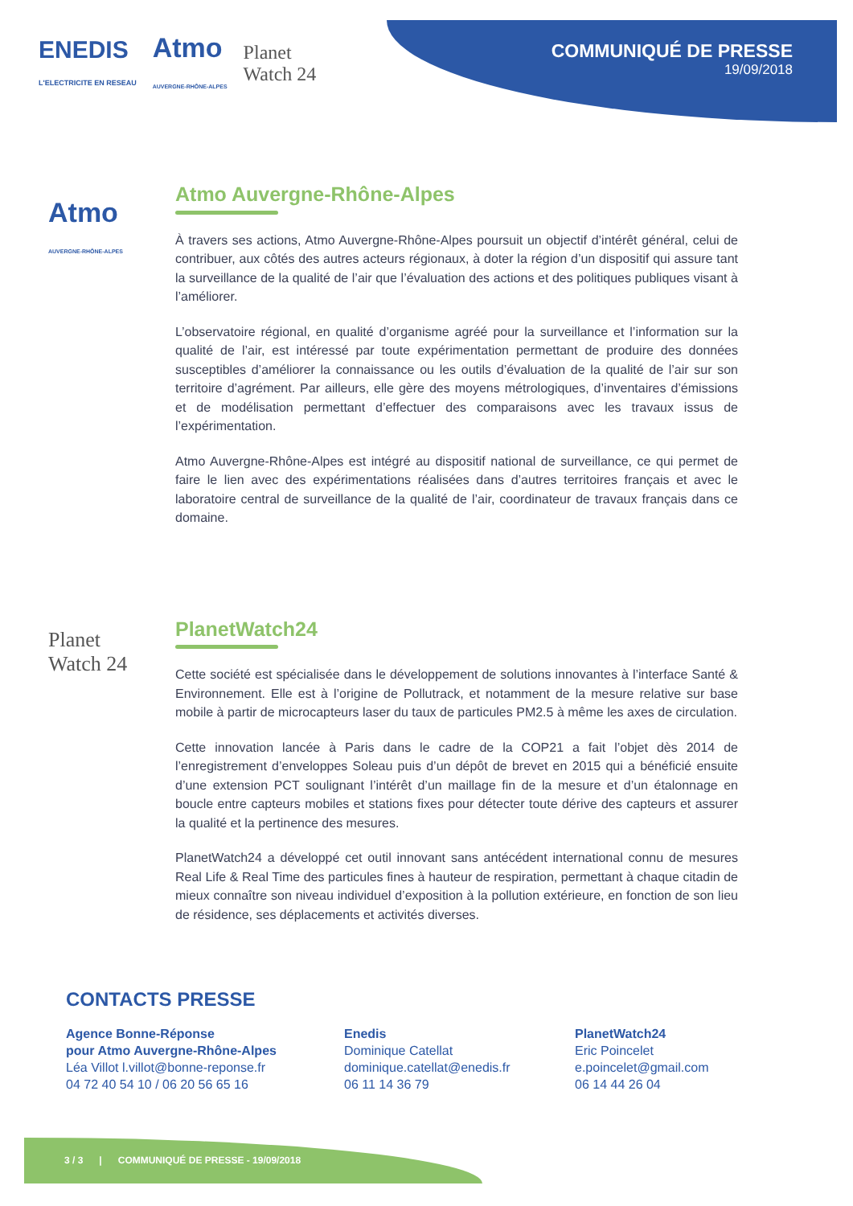ENEDIS
L'ELECTRICITE EN RESEAU
Atmo
AUVERGNE-RHÔNE-ALPES
Planet
Watch 24
COMMUNIQUÉ DE PRESSE
19/09/2018
Atmo
AUVERGNE-RHÔNE-ALPES
Atmo Auvergne-Rhône-Alpes
À travers ses actions, Atmo Auvergne-Rhône-Alpes poursuit un objectif d’intérêt général, celui de contribuer, aux côtés des autres acteurs régionaux, à doter la région d’un dispositif qui assure tant la surveillance de la qualité de l’air que l’évaluation des actions et des politiques publiques visant à l’améliorer.
L’observatoire régional, en qualité d’organisme agréé pour la surveillance et l’information sur la qualité de l’air, est intéressé par toute expérimentation permettant de produire des données susceptibles d’améliorer la connaissance ou les outils d’évaluation de la qualité de l’air sur son territoire d’agrément. Par ailleurs, elle gère des moyens métrologiques, d’inventaires d’émissions et de modélisation permettant d’effectuer des comparaisons avec les travaux issus de l’expérimentation.
Atmo Auvergne-Rhône-Alpes est intégré au dispositif national de surveillance, ce qui permet de faire le lien avec des expérimentations réalisées dans d’autres territoires français et avec le laboratoire central de surveillance de la qualité de l’air, coordinateur de travaux français dans ce domaine.
Planet
Watch 24
PlanetWatch24
Cette société est spécialisée dans le développement de solutions innovantes à l’interface Santé & Environnement. Elle est à l’origine de Pollutrack, et notamment de la mesure relative sur base mobile à partir de microcapteurs laser du taux de particules PM2.5 à même les axes de circulation.
Cette innovation lancée à Paris dans le cadre de la COP21 a fait l’objet dès 2014 de l’enregistrement d’enveloppes Soleau puis d’un dépôt de brevet en 2015 qui a bénéficié ensuite d’une extension PCT soulignant l’intérêt d’un maillage fin de la mesure et d’un étalonnage en boucle entre capteurs mobiles et stations fixes pour détecter toute dérive des capteurs et assurer la qualité et la pertinence des mesures.
PlanetWatch24 a développé cet outil innovant sans antécédent international connu de mesures Real Life & Real Time des particules fines à hauteur de respiration, permettant à chaque citadin de mieux connaître son niveau individuel d’exposition à la pollution extérieure, en fonction de son lieu de résidence, ses déplacements et activités diverses.
CONTACTS PRESSE
Agence Bonne-Réponse
pour Atmo Auvergne-Rhône-Alpes
Léa Villot l.villot@bonne-reponse.fr
04 72 40 54 10 / 06 20 56 65 16
Enedis
Dominique Catellat
dominique.catellat@enedis.fr
06 11 14 36 79
PlanetWatch24
Eric Poincelet
e.poincelet@gmail.com
06 14 44 26 04
3 / 3 | COMMUNIQUÉ DE PRESSE - 19/09/2018